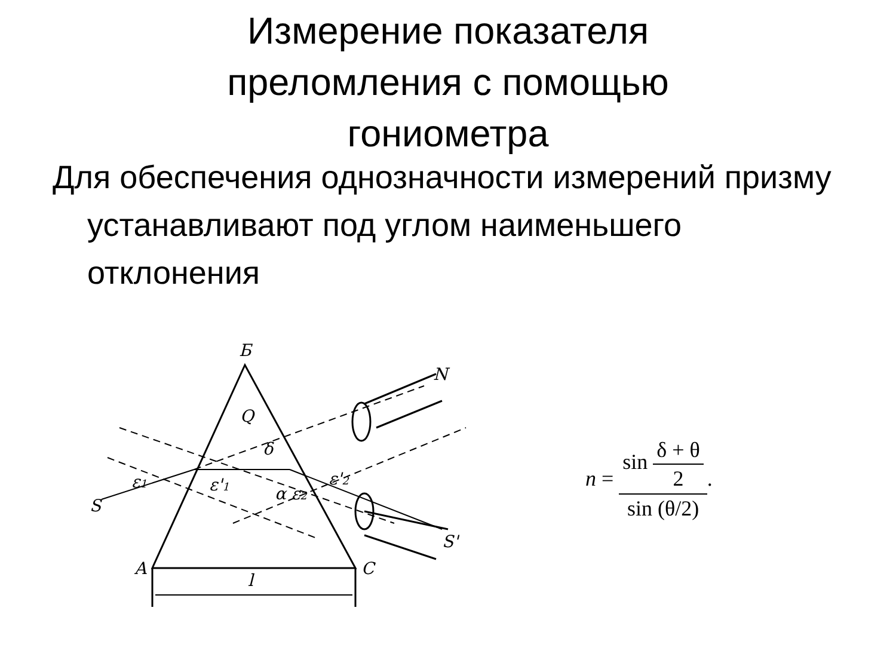Измерение показателя преломления с помощью гониометра
Для обеспечения однозначности измерений призму устанавливают под углом наименьшего отклонения
Б
Q
N
S
S'
ε1
ε'1
α ε2
δ
ε'2
A
C
l
n = sin δ + θ 2 sin (θ/2).